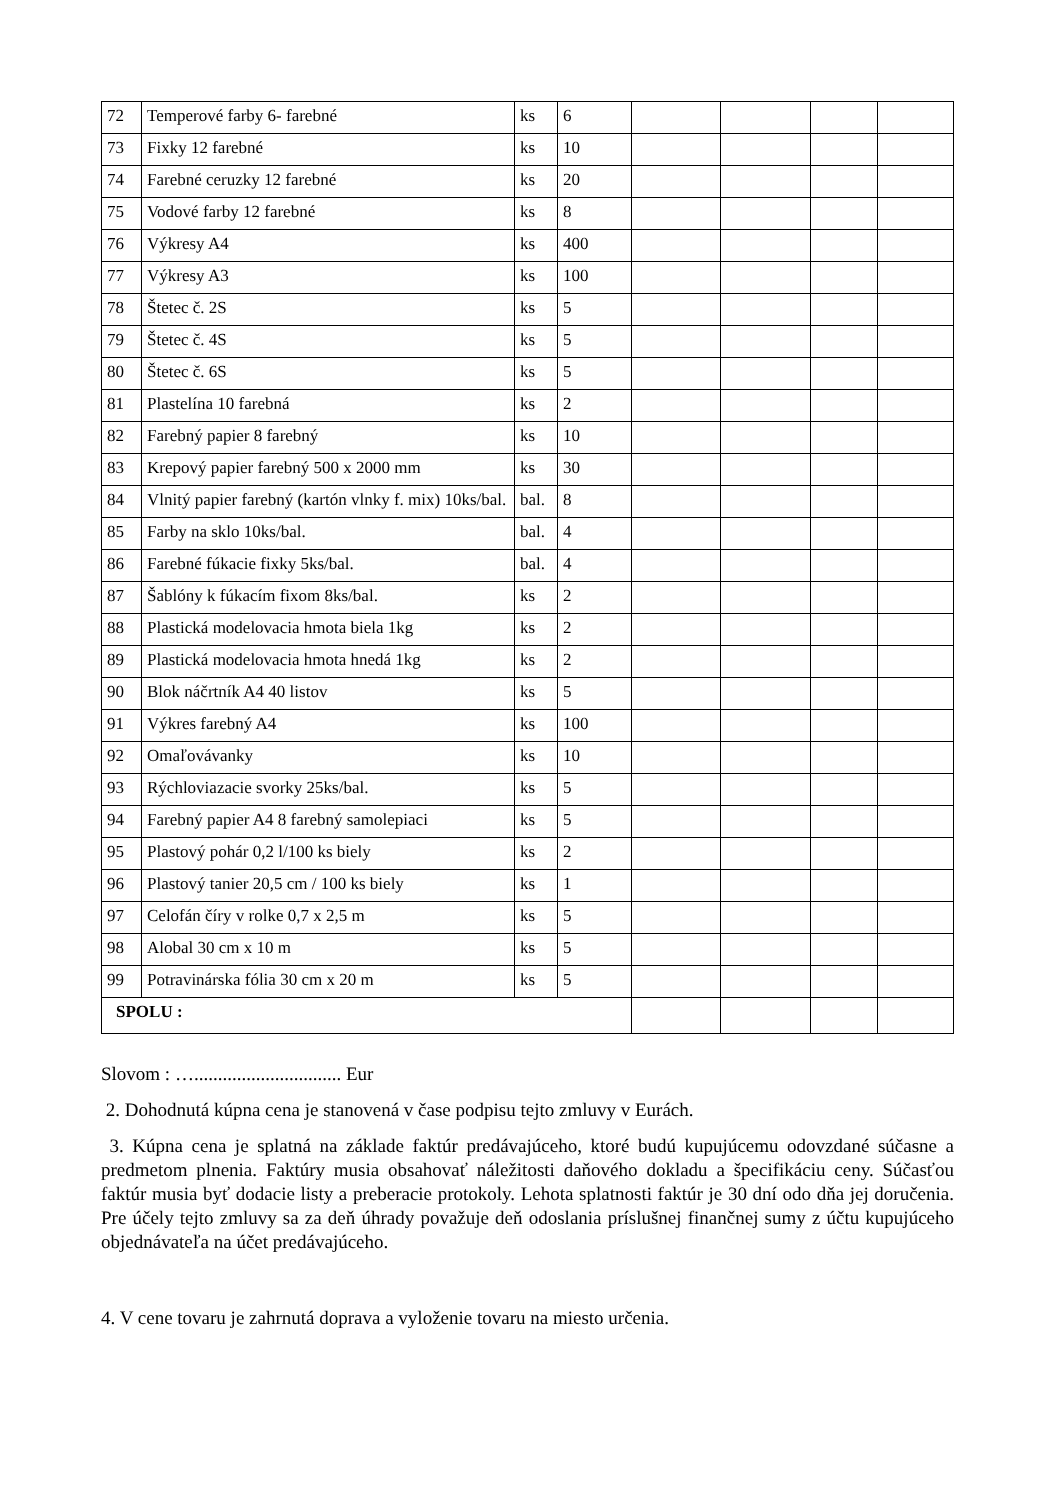| 72 | Temperové farby 6- farebné | ks | 6 | | | | |
| 73 | Fixky 12 farebné | ks | 10 | | | | |
| 74 | Farebné ceruzky 12 farebné | ks | 20 | | | | |
| 75 | Vodové farby 12 farebné | ks | 8 | | | | |
| 76 | Výkresy A4 | ks | 400 | | | | |
| 77 | Výkresy A3 | ks | 100 | | | | |
| 78 | Štetec č. 2S | ks | 5 | | | | |
| 79 | Štetec č. 4S | ks | 5 | | | | |
| 80 | Štetec č. 6S | ks | 5 | | | | |
| 81 | Plastelína 10 farebná | ks | 2 | | | | |
| 82 | Farebný papier 8 farebný | ks | 10 | | | | |
| 83 | Krepový papier farebný 500 x 2000 mm | ks | 30 | | | | |
| 84 | Vlnitý papier farebný (kartón vlnky f. mix) 10ks/bal. | bal. | 8 | | | | |
| 85 | Farby na sklo 10ks/bal. | bal. | 4 | | | | |
| 86 | Farebné fúkacie fixky 5ks/bal. | bal. | 4 | | | | |
| 87 | Šablóny k fúkacím fixom 8ks/bal. | ks | 2 | | | | |
| 88 | Plastická modelovacia hmota biela 1kg | ks | 2 | | | | |
| 89 | Plastická modelovacia hmota hnedá 1kg | ks | 2 | | | | |
| 90 | Blok náčrtník A4 40 listov | ks | 5 | | | | |
| 91 | Výkres farebný A4 | ks | 100 | | | | |
| 92 | Omaľovávanky | ks | 10 | | | | |
| 93 | Rýchloviazacie svorky 25ks/bal. | ks | 5 | | | | |
| 94 | Farebný papier A4 8 farebný samolepiaci | ks | 5 | | | | |
| 95 | Plastový pohár 0,2 l/100 ks biely | ks | 2 | | | | |
| 96 | Plastový tanier 20,5 cm / 100 ks biely | ks | 1 | | | | |
| 97 | Celofán číry v rolke 0,7 x 2,5 m | ks | 5 | | | | |
| 98 | Alobal 30 cm x 10 m | ks | 5 | | | | |
| 99 | Potravinárska fólia 30 cm x 20 m | ks | 5 | | | | |
| SPOLU : | | | | | | | |
Slovom : …............................... Eur
2. Dohodnutá kúpna cena je stanovená v čase podpisu tejto zmluvy v Eurách.
3. Kúpna cena je splatná na základe faktúr predávajúceho, ktoré budú kupujúcemu odovzdané súčasne a predmetom plnenia. Faktúry musia obsahovať náležitosti daňového dokladu a špecifikáciu ceny. Súčasťou faktúr musia byť dodacie listy a preberacie protokoly. Lehota splatnosti faktúr je 30 dní odo dňa jej doručenia. Pre účely tejto zmluvy sa za deň úhrady považuje deň odoslania príslušnej finančnej sumy z účtu kupujúceho objednávateľa na účet predávajúceho.
4. V cene tovaru je zahrnutá doprava a vyloženie tovaru na miesto určenia.